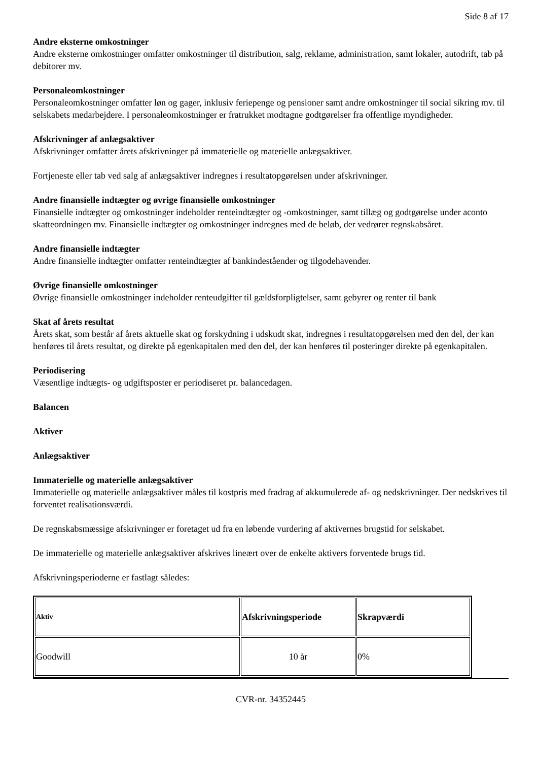Side 8 af 17
Andre eksterne omkostninger
Andre eksterne omkostninger omfatter omkostninger til distribution, salg, reklame, administration, samt lokaler, autodrift, tab på debitorer mv.
Personaleomkostninger
Personaleomkostninger omfatter løn og gager, inklusiv feriepenge og pensioner samt andre omkostninger til social sikring mv. til selskabets medarbejdere. I personaleomkostninger er fratrukket modtagne godtgørelser fra offentlige myndigheder.
Afskrivninger af anlægsaktiver
Afskrivninger omfatter årets afskrivninger på immaterielle og materielle anlægsaktiver.
Fortjeneste eller tab ved salg af anlægsaktiver indregnes i resultatopgørelsen under afskrivninger.
Andre finansielle indtægter og øvrige finansielle omkostninger
Finansielle indtægter og omkostninger indeholder renteindtægter og -omkostninger, samt tillæg og godtgørelse under aconto skatteordningen mv. Finansielle indtægter og omkostninger indregnes med de beløb, der vedrører regnskabsåret.
Andre finansielle indtægter
Andre finansielle indtægter omfatter renteindtægter af bankindeståender og tilgodehavender.
Øvrige finansielle omkostninger
Øvrige finansielle omkostninger indeholder renteudgifter til gældsforpligtelser, samt gebyrer og renter til bank
Skat af årets resultat
Årets skat, som består af årets aktuelle skat og forskydning i udskudt skat, indregnes i resultatopgørelsen med den del, der kan henføres til årets resultat, og direkte på egenkapitalen med den del, der kan henføres til posteringer direkte på egenkapitalen.
Periodisering
Væsentlige indtægts- og udgiftsposter er periodiseret pr. balancedagen.
Balancen
Aktiver
Anlægsaktiver
Immaterielle og materielle anlægsaktiver
Immaterielle og materielle anlægsaktiver måles til kostpris med fradrag af akkumulerede af- og nedskrivninger. Der nedskrives til forventet realisationsværdi.
De regnskabsmæssige afskrivninger er foretaget ud fra en løbende vurdering af aktivernes brugstid for selskabet.
De immaterielle og materielle anlægsaktiver afskrives lineært over de enkelte aktivers forventede brugs tid.
Afskrivningsperioderne er fastlagt således:
| Aktiv | Afskrivningsperiode | Skrapværdi |
| --- | --- | --- |
| Goodwill | 10 år | 0% |
CVR-nr. 34352445